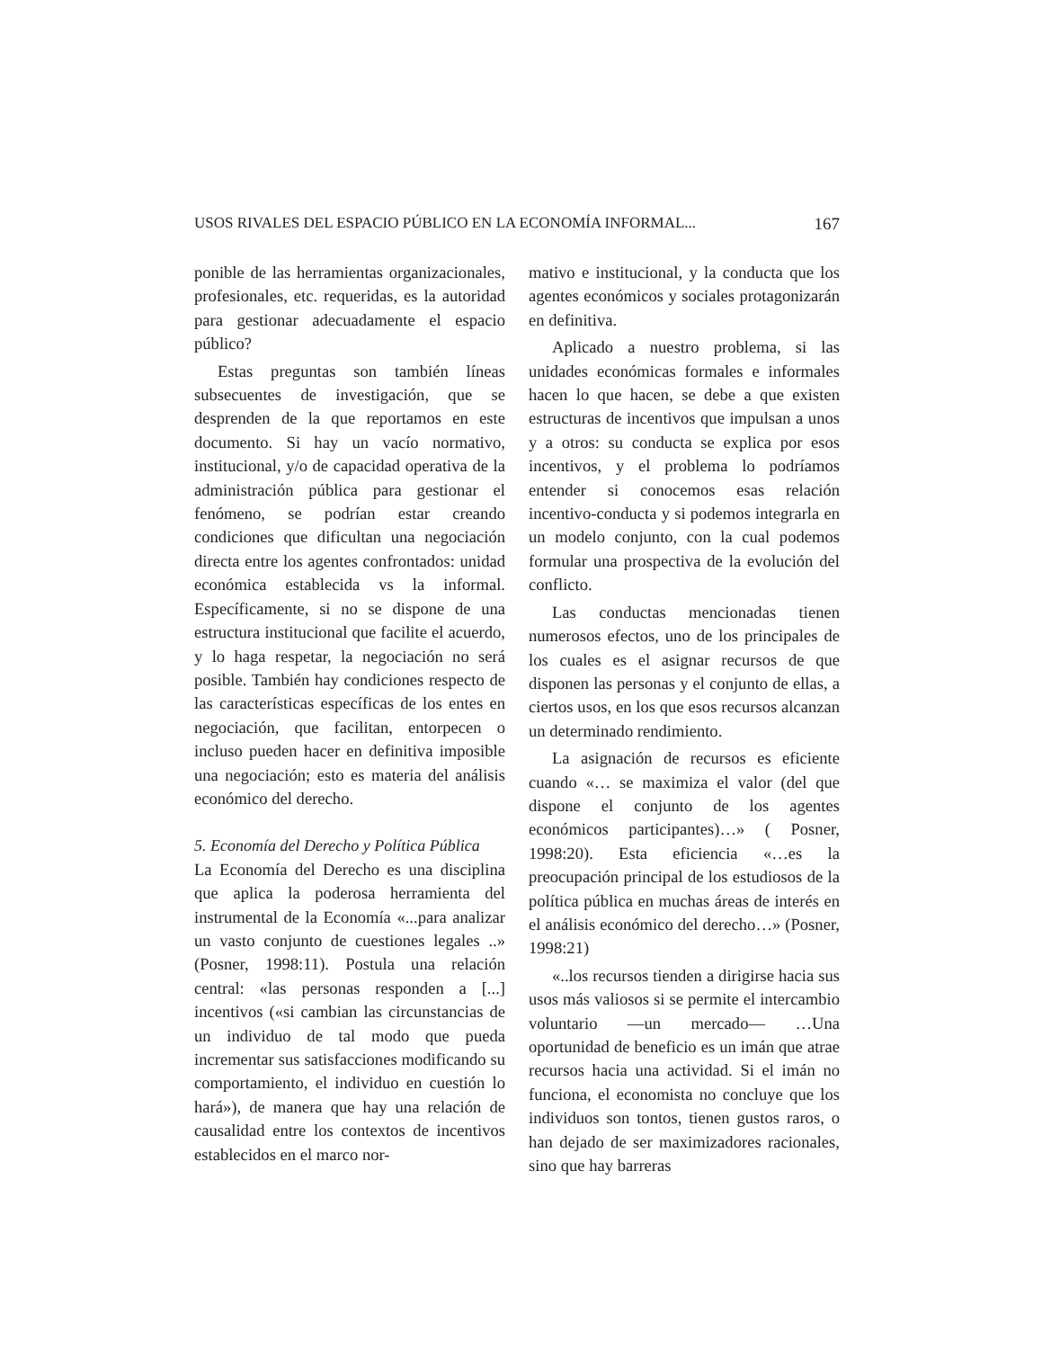USOS RIVALES DEL ESPACIO PÚBLICO EN LA ECONOMÍA INFORMAL... 167
ponible de las herramientas organizacionales, profesionales, etc. requeridas, es la autoridad para gestionar adecuadamente el espacio público?
Estas preguntas son también líneas subsecuentes de investigación, que se desprenden de la que reportamos en este documento. Si hay un vacío normativo, institucional, y/o de capacidad operativa de la administración pública para gestionar el fenómeno, se podrían estar creando condiciones que dificultan una negociación directa entre los agentes confrontados: unidad económica establecida vs la informal. Específicamente, si no se dispone de una estructura institucional que facilite el acuerdo, y lo haga respetar, la negociación no será posible. También hay condiciones respecto de las características específicas de los entes en negociación, que facilitan, entorpecen o incluso pueden hacer en definitiva imposible una negociación; esto es materia del análisis económico del derecho.
5. Economía del Derecho y Política Pública
La Economía del Derecho es una disciplina que aplica la poderosa herramienta del instrumental de la Economía «...para analizar un vasto conjunto de cuestiones legales ..» (Posner, 1998:11). Postula una relación central: «las personas responden a [...] incentivos («si cambian las circunstancias de un individuo de tal modo que pueda incrementar sus satisfacciones modificando su comportamiento, el individuo en cuestión lo hará»), de manera que hay una relación de causalidad entre los contextos de incentivos establecidos en el marco nor-
mativo e institucional, y la conducta que los agentes económicos y sociales protagonizarán en definitiva.
Aplicado a nuestro problema, si las unidades económicas formales e informales hacen lo que hacen, se debe a que existen estructuras de incentivos que impulsan a unos y a otros: su conducta se explica por esos incentivos, y el problema lo podríamos entender si conocemos esas relación incentivo-conducta y si podemos integrarla en un modelo conjunto, con la cual podemos formular una prospectiva de la evolución del conflicto.
Las conductas mencionadas tienen numerosos efectos, uno de los principales de los cuales es el asignar recursos de que disponen las personas y el conjunto de ellas, a ciertos usos, en los que esos recursos alcanzan un determinado rendimiento.
La asignación de recursos es eficiente cuando «… se maximiza el valor (del que dispone el conjunto de los agentes económicos participantes)…» ( Posner, 1998:20). Esta eficiencia «…es la preocupación principal de los estudiosos de la política pública en muchas áreas de interés en el análisis económico del derecho…» (Posner, 1998:21)
«..los recursos tienden a dirigirse hacia sus usos más valiosos si se permite el intercambio voluntario —un mercado— …Una oportunidad de beneficio es un imán que atrae recursos hacia una actividad. Si el imán no funciona, el economista no concluye que los individuos son tontos, tienen gustos raros, o han dejado de ser maximizadores racionales, sino que hay barreras